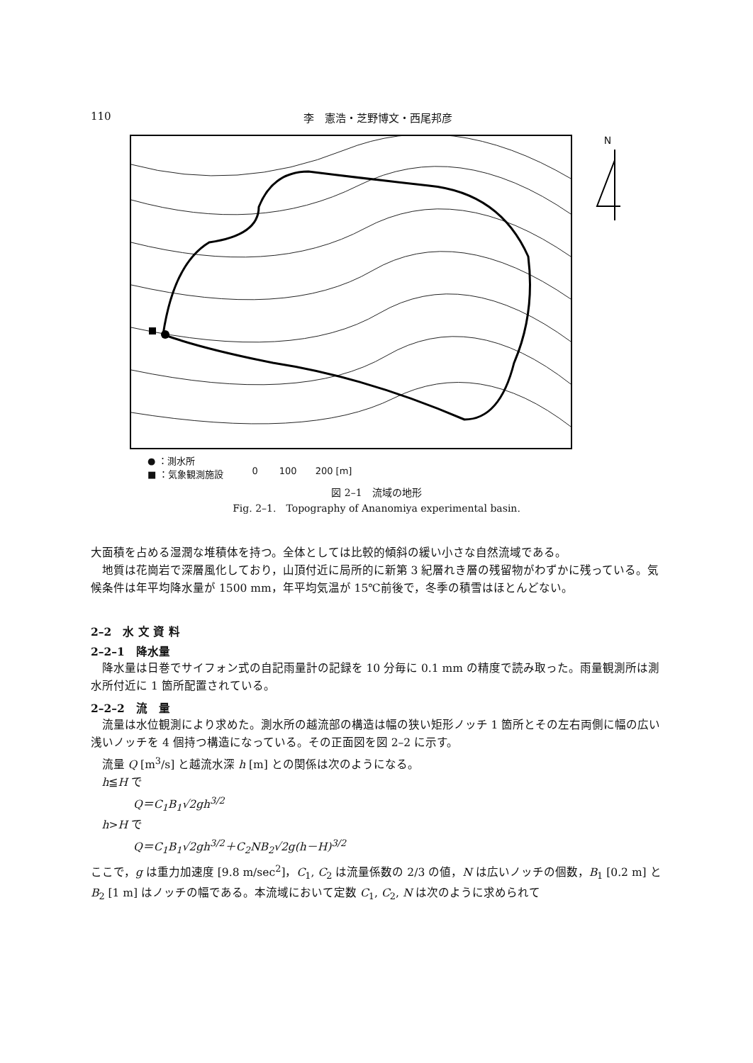110 李　憲浩・芝野博文・西尾邦彦
N
● ：測水所
■ ：気象観測施設
0　　 100　　200 [m]
図 2–1　流域の地形
Fig. 2–1.　Topography of Ananomiya experimental basin.
大面積を占める湿潤な堆積体を持つ。全体としては比較的傾斜の緩い小さな自然流域である。
地質は花崗岩で深層風化しており，山頂付近に局所的に新第 3 紀層れき層の残留物がわずかに残っている。気候条件は年平均降水量が 1500 mm，年平均気温が 15℃前後で，冬季の積雪はほとんどない。
2–2　水 文 資 料
2–2–1　降水量
降水量は日巻でサイフォン式の自記雨量計の記録を 10 分毎に 0.1 mm の精度で読み取った。雨量観測所は測水所付近に 1 箇所配置されている。
2–2–2　流　量
流量は水位観測により求めた。測水所の越流部の構造は幅の狭い矩形ノッチ 1 箇所とその左右両側に幅の広い浅いノッチを 4 個持つ構造になっている。その正面図を図 2–2 に示す。
流量 Q [m<sup>3</sup>/s] と越流水深 h [m] との関係は次のようになる。
h≦H で
Q＝C<sub>1</sub>B<sub>1</sub>√2gh<sup>3/2</sup>
h>H で
Q＝C<sub>1</sub>B<sub>1</sub>√2gh<sup>3/2</sup>＋C<sub>2</sub>NB<sub>2</sub>√2g(h－H)<sup>3/2</sup>
ここで，g は重力加速度 [9.8 m/sec<sup>2</sup>]，C<sub>1</sub>, C<sub>2</sub> は流量係数の 2/3 の値，N は広いノッチの個数，B<sub>1</sub> [0.2 m] と B<sub>2</sub> [1 m] はノッチの幅である。本流域において定数 C<sub>1</sub>, C<sub>2</sub>, N は次のように求められて